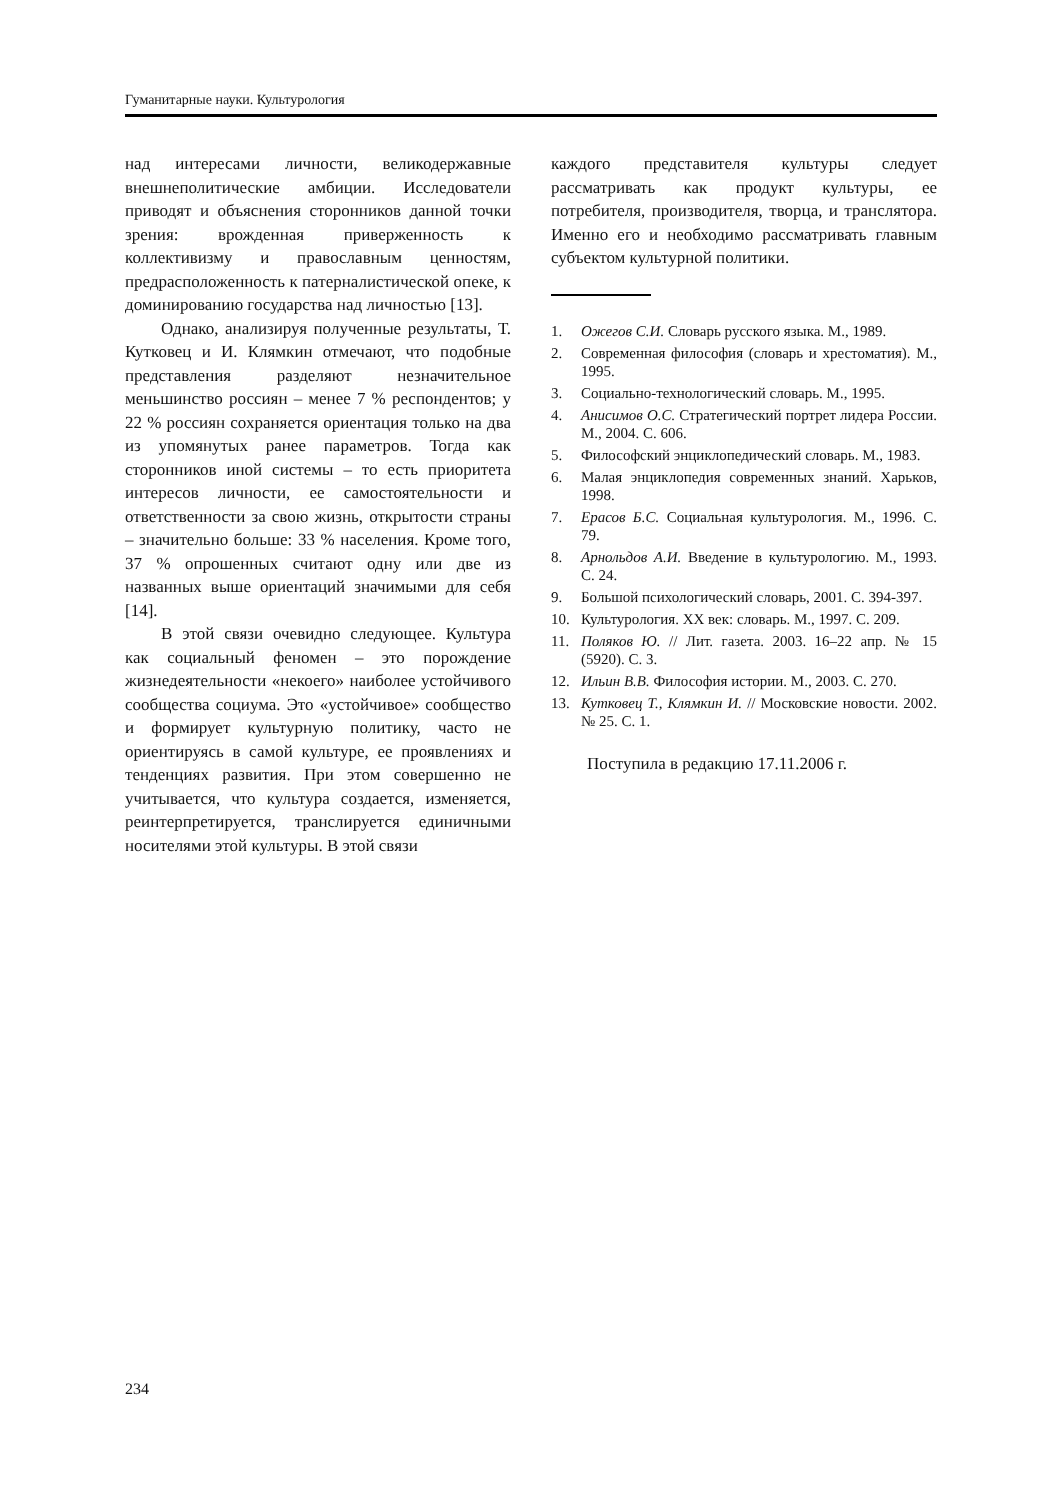Гуманитарные науки. Культурология
над интересами личности, великодержавные внешнеполитические амбиции. Исследователи приводят и объяснения сторонников данной точки зрения: врожденная приверженность к коллективизму и православным ценностям, предрасположенность к патерналистической опеке, к доминированию государства над личностью [13].
Однако, анализируя полученные результаты, Т. Кутковец и И. Клямкин отмечают, что подобные представления разделяют незначительное меньшинство россиян – менее 7 % респондентов; у 22 % россиян сохраняется ориентация только на два из упомянутых ранее параметров. Тогда как сторонников иной системы – то есть приоритета интересов личности, ее самостоятельности и ответственности за свою жизнь, открытости страны – значительно больше: 33 % населения. Кроме того, 37 % опрошенных считают одну или две из названных выше ориентаций значимыми для себя [14].
В этой связи очевидно следующее. Культура как социальный феномен – это порождение жизнедеятельности «некоего» наиболее устойчивого сообщества социума. Это «устойчивое» сообщество и формирует культурную политику, часто не ориентируясь в самой культуре, ее проявлениях и тенденциях развития. При этом совершенно не учитывается, что культура создается, изменяется, реинтерпретируется, транслируется единичными носителями этой культуры. В этой связи
каждого представителя культуры следует рассматривать как продукт культуры, ее потребителя, производителя, творца, и транслятора. Именно его и необходимо рассматривать главным субъектом культурной политики.
1. Ожегов С.И. Словарь русского языка. М., 1989.
2. Современная философия (словарь и хрестоматия). М., 1995.
3. Социально-технологический словарь. М., 1995.
4. Анисимов О.С. Стратегический портрет лидера России. М., 2004. С. 606.
5. Философский энциклопедический словарь. М., 1983.
6. Малая энциклопедия современных знаний. Харьков, 1998.
7. Ерасов Б.С. Социальная культурология. М., 1996. С. 79.
8. Арнольдов А.И. Введение в культурологию. М., 1993. С. 24.
9. Большой психологический словарь, 2001. С. 394-397.
10. Культурология. XX век: словарь. М., 1997. С. 209.
11. Поляков Ю. // Лит. газета. 2003. 16–22 апр. № 15 (5920). С. 3.
12. Ильин В.В. Философия истории. М., 2003. С. 270.
13. Кутковец Т., Клямкин И. // Московские новости. 2002. № 25. С. 1.
Поступила в редакцию 17.11.2006 г.
234